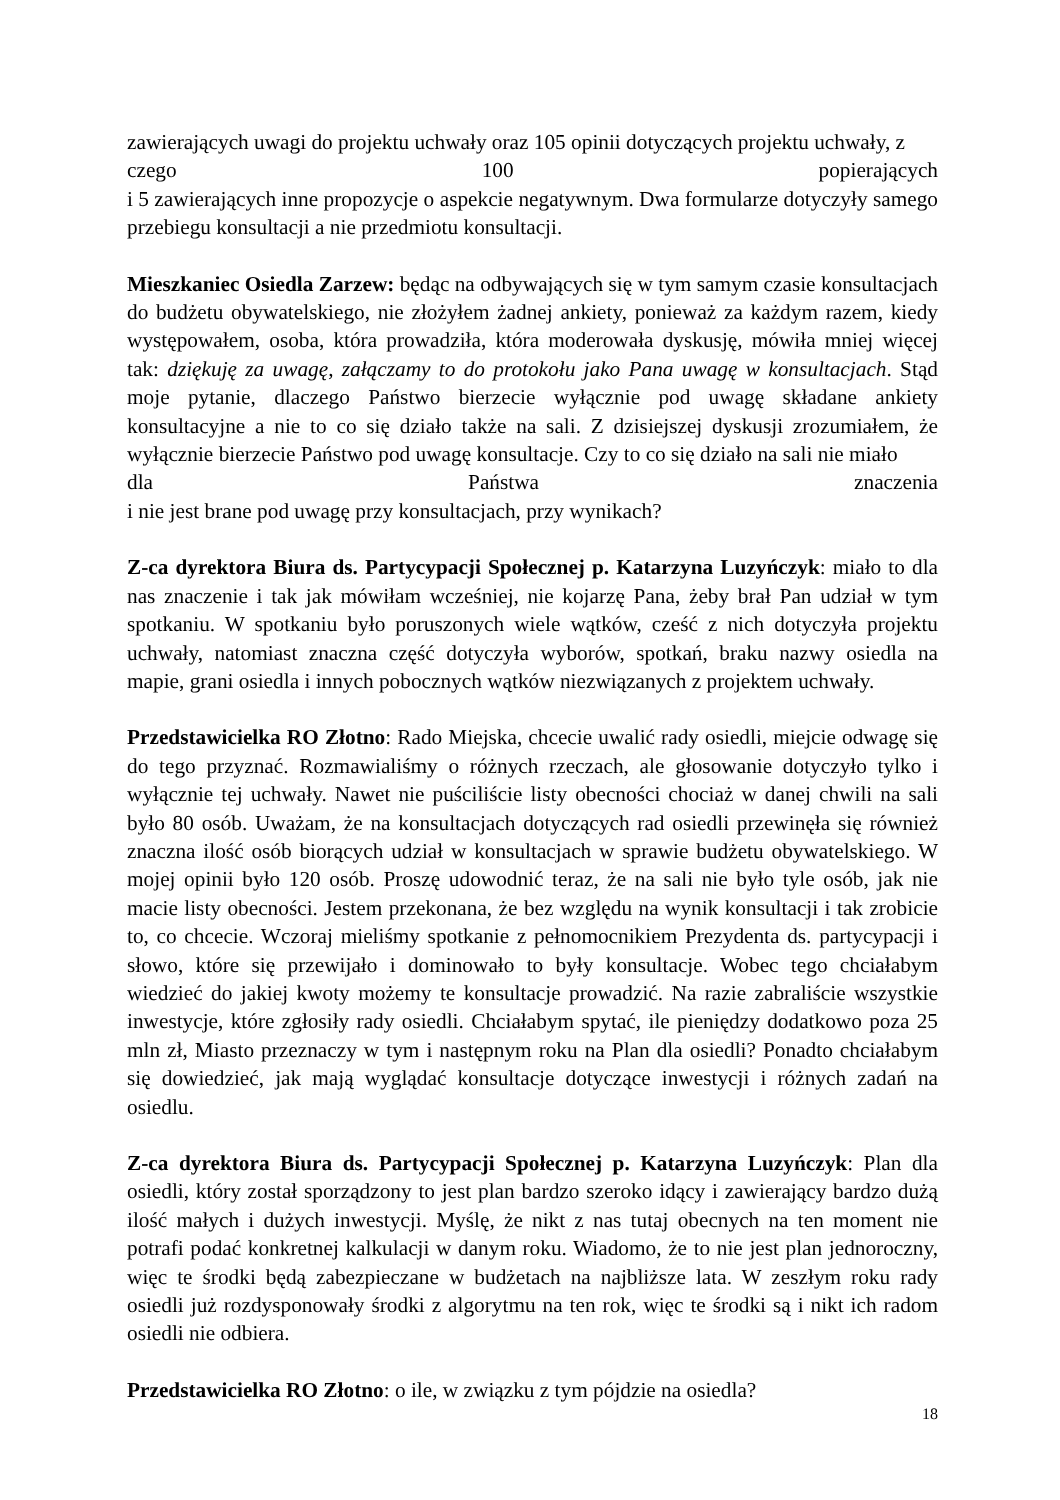zawierających uwagi do projektu uchwały oraz 105 opinii dotyczących projektu uchwały, z
czego 100 popierających
i 5 zawierających inne propozycje o aspekcie negatywnym. Dwa formularze dotyczyły samego przebiegu konsultacji a nie przedmiotu konsultacji.
Mieszkaniec Osiedla Zarzew: będąc na odbywających się w tym samym czasie konsultacjach do budżetu obywatelskiego, nie złożyłem żadnej ankiety, ponieważ za każdym razem, kiedy występowałem, osoba, która prowadziła, która moderowała dyskusję, mówiła mniej więcej tak: dziękuję za uwagę, załączamy to do protokołu jako Pana uwagę w konsultacjach. Stąd moje pytanie, dlaczego Państwo bierzecie wyłącznie pod uwagę składane ankiety konsultacyjne a nie to co się działo także na sali. Z dzisiejszej dyskusji zrozumiałem, że wyłącznie bierzecie Państwo pod uwagę konsultacje. Czy to co się działo na sali nie miało
dla Państwa znaczenia
i nie jest brane pod uwagę przy konsultacjach, przy wynikach?
Z-ca dyrektora Biura ds. Partycypacji Społecznej p. Katarzyna Luzyńczyk: miało to dla nas znaczenie i tak jak mówiłam wcześniej, nie kojarzę Pana, żeby brał Pan udział w tym spotkaniu. W spotkaniu było poruszonych wiele wątków, cześć z nich dotyczyła projektu uchwały, natomiast znaczna część dotyczyła wyborów, spotkań, braku nazwy osiedla na mapie, grani osiedla i innych pobocznych wątków niezwiązanych z projektem uchwały.
Przedstawicielka RO Złotno: Rado Miejska, chcecie uwalić rady osiedli, miejcie odwagę się do tego przyznać. Rozmawialiśmy o różnych rzeczach, ale głosowanie dotyczyło tylko i wyłącznie tej uchwały. Nawet nie puściliście listy obecności chociaż w danej chwili na sali było 80 osób. Uważam, że na konsultacjach dotyczących rad osiedli przewinęła się również znaczna ilość osób biorących udział w konsultacjach w sprawie budżetu obywatelskiego. W mojej opinii było 120 osób. Proszę udowodnić teraz, że na sali nie było tyle osób, jak nie macie listy obecności. Jestem przekonana, że bez względu na wynik konsultacji i tak zrobicie to, co chcecie. Wczoraj mieliśmy spotkanie z pełnomocnikiem Prezydenta ds. partycypacji i słowo, które się przewijało i dominowało to były konsultacje. Wobec tego chciałabym wiedzieć do jakiej kwoty możemy te konsultacje prowadzić. Na razie zabraliście wszystkie inwestycje, które zgłosiły rady osiedli. Chciałabym spytać, ile pieniędzy dodatkowo poza 25 mln zł, Miasto przeznaczy w tym i następnym roku na Plan dla osiedli? Ponadto chciałabym się dowiedzieć, jak mają wyglądać konsultacje dotyczące inwestycji i różnych zadań na osiedlu.
Z-ca dyrektora Biura ds. Partycypacji Społecznej p. Katarzyna Luzyńczyk: Plan dla osiedli, który został sporządzony to jest plan bardzo szeroko idący i zawierający bardzo dużą ilość małych i dużych inwestycji. Myślę, że nikt z nas tutaj obecnych na ten moment nie potrafi podać konkretnej kalkulacji w danym roku. Wiadomo, że to nie jest plan jednoroczny, więc te środki będą zabezpieczane w budżetach na najbliższe lata. W zeszłym roku rady osiedli już rozdysponowały środki z algorytmu na ten rok, więc te środki są i nikt ich radom osiedli nie odbiera.
Przedstawicielka RO Złotno: o ile, w związku z tym pójdzie na osiedla?
18